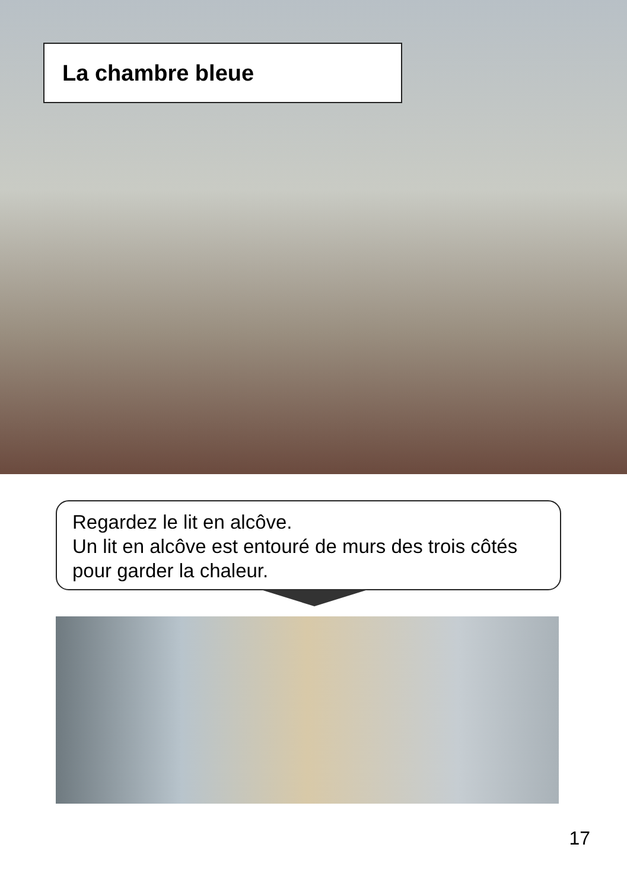La chambre bleue
Regardez le lit en alcôve.
Un lit en alcôve est entouré de murs des trois côtés pour garder la chaleur.
17